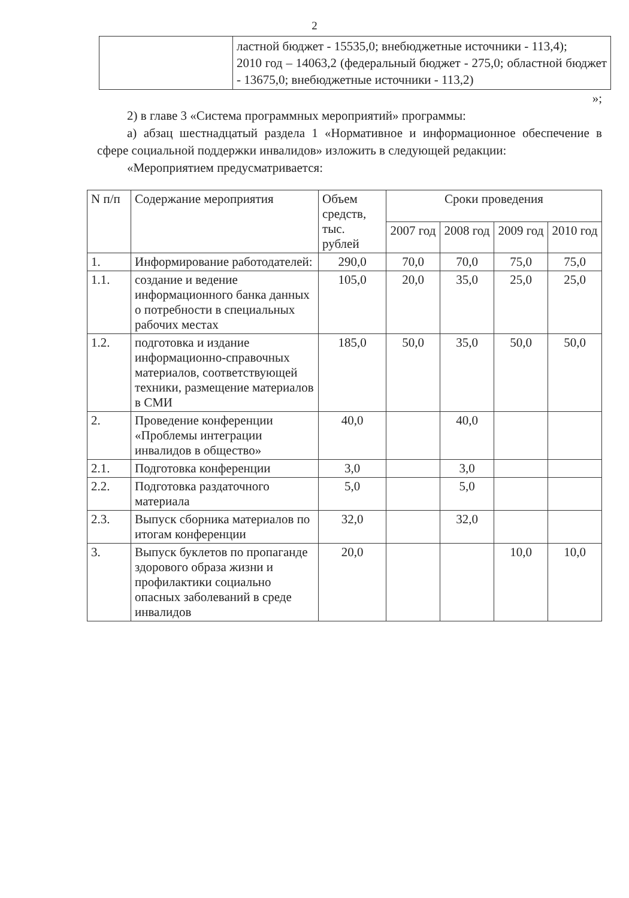2
| | ластной бюджет - 15535,0; внебюджетные источники - 113,4); 2010 год – 14063,2 (федеральный бюджет - 275,0; областной бюджет - 13675,0; внебюджетные источники - 113,2) |
»;
2) в главе 3 «Система программных мероприятий» программы:
а) абзац шестнадцатый раздела 1 «Нормативное и информационное обеспечение в сфере социальной поддержки инвалидов» изложить в следующей редакции:
«Мероприятием предусматривается:
| N п/п | Содержание мероприятия | Объем средств, тыс. рублей | Сроки проведения | | | |
| --- | --- | --- | --- | --- | --- | --- |
| | | | 2007 год | 2008 год | 2009 год | 2010 год |
| 1. | Информирование работодателей: | 290,0 | 70,0 | 70,0 | 75,0 | 75,0 |
| 1.1. | создание и ведение информационного банка данных о потребности в специальных рабочих местах | 105,0 | 20,0 | 35,0 | 25,0 | 25,0 |
| 1.2. | подготовка и издание информационно-справочных материалов, соответствующей техники, размещение материалов в СМИ | 185,0 | 50,0 | 35,0 | 50,0 | 50,0 |
| 2. | Проведение конференции «Проблемы интеграции инвалидов в общество» | 40,0 | | 40,0 | | |
| 2.1. | Подготовка конференции | 3,0 | | 3,0 | | |
| 2.2. | Подготовка раздаточного материала | 5,0 | | 5,0 | | |
| 2.3. | Выпуск сборника материалов по итогам конференции | 32,0 | | 32,0 | | |
| 3. | Выпуск буклетов по пропаганде здорового образа жизни и профилактики социально опасных заболеваний в среде инвалидов | 20,0 | | | 10,0 | 10,0 |